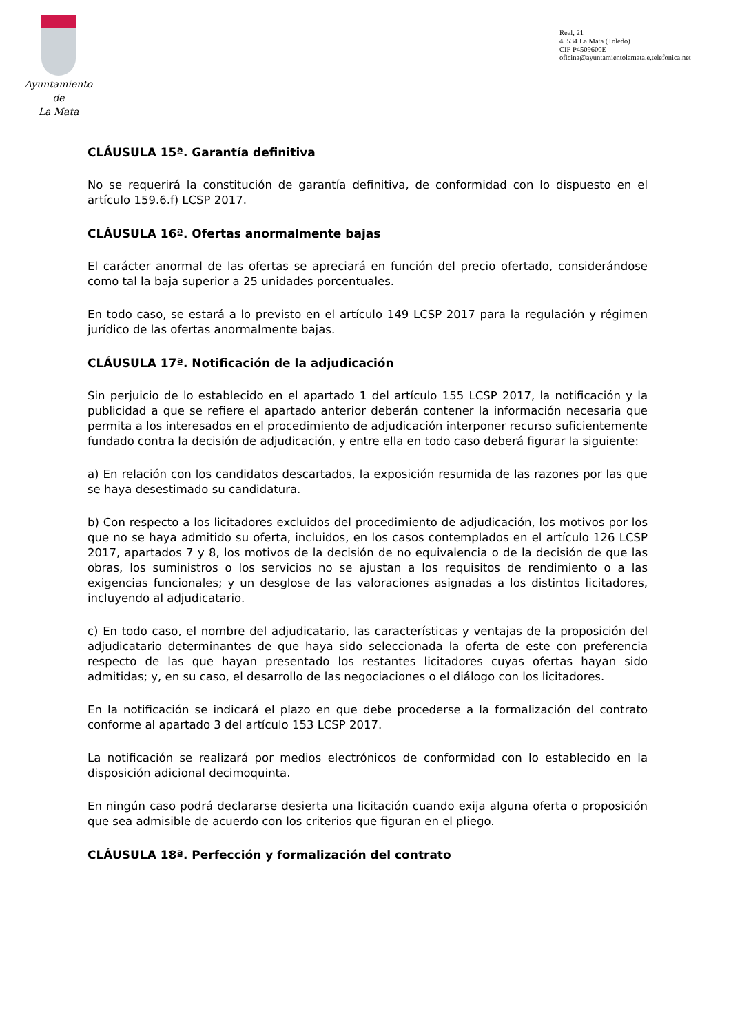Ayuntamiento
de
La Mata
Real, 21
45534 La Mata (Toledo)
CIF P4509600E
oficina@ayuntamientolamata.e.telefonica.net
CLÁUSULA 15ª. Garantía definitiva
No se requerirá la constitución de garantía definitiva, de conformidad con lo dispuesto en el artículo 159.6.f) LCSP 2017.
CLÁUSULA 16ª. Ofertas anormalmente bajas
El carácter anormal de las ofertas se apreciará en función del precio ofertado, considerándose como tal la baja superior a 25 unidades porcentuales.
En todo caso, se estará a lo previsto en el artículo 149 LCSP 2017 para la regulación y régimen jurídico de las ofertas anormalmente bajas.
CLÁUSULA 17ª. Notificación de la adjudicación
Sin perjuicio de lo establecido en el apartado 1 del artículo 155 LCSP 2017, la notificación y la publicidad a que se refiere el apartado anterior deberán contener la información necesaria que permita a los interesados en el procedimiento de adjudicación interponer recurso suficientemente fundado contra la decisión de adjudicación, y entre ella en todo caso deberá figurar la siguiente:
a) En relación con los candidatos descartados, la exposición resumida de las razones por las que se haya desestimado su candidatura.
b) Con respecto a los licitadores excluidos del procedimiento de adjudicación, los motivos por los que no se haya admitido su oferta, incluidos, en los casos contemplados en el artículo 126 LCSP 2017, apartados 7 y 8, los motivos de la decisión de no equivalencia o de la decisión de que las obras, los suministros o los servicios no se ajustan a los requisitos de rendimiento o a las exigencias funcionales; y un desglose de las valoraciones asignadas a los distintos licitadores, incluyendo al adjudicatario.
c) En todo caso, el nombre del adjudicatario, las características y ventajas de la proposición del adjudicatario determinantes de que haya sido seleccionada la oferta de este con preferencia respecto de las que hayan presentado los restantes licitadores cuyas ofertas hayan sido admitidas; y, en su caso, el desarrollo de las negociaciones o el diálogo con los licitadores.
En la notificación se indicará el plazo en que debe procederse a la formalización del contrato conforme al apartado 3 del artículo 153 LCSP 2017.
La notificación se realizará por medios electrónicos de conformidad con lo establecido en la disposición adicional decimoquinta.
En ningún caso podrá declararse desierta una licitación cuando exija alguna oferta o proposición que sea admisible de acuerdo con los criterios que figuran en el pliego.
CLÁUSULA 18ª. Perfección y formalización del contrato